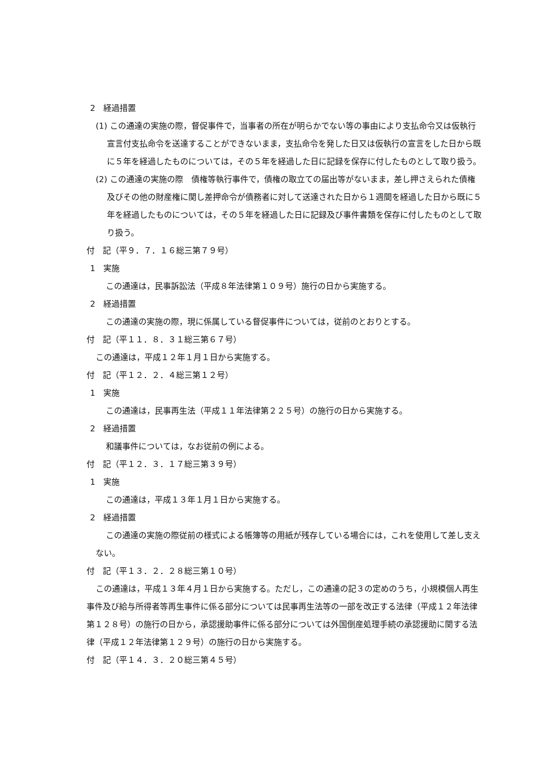2　経過措置
(1) この通達の実施の際，督促事件で，当事者の所在が明らかでない等の事由により支払命令又は仮執行宣言付支払命令を送達することができないまま，支払命令を発した日又は仮執行の宣言をした日から既に５年を経過したものについては，その５年を経過した日に記録を保存に付したものとして取り扱う。
(2) この通達の実施の際　債権等執行事件で，債権の取立ての届出等がないまま，差し押さえられた債権及びその他の財産権に関し差押命令が債務者に対して送達された日から１週間を経過した日から既に５年を経過したものについては，その５年を経過した日に記録及び事件書類を保存に付したものとして取り扱う。
付　記（平９．７．１６総三第７９号）
1　実施
この通達は，民事訴訟法（平成８年法律第１０９号）施行の日から実施する。
2　経過措置
この通達の実施の際，現に係属している督促事件については，従前のとおりとする。
付　記（平１１．８．３１総三第６７号）
この通達は，平成１２年１月１日から実施する。
付　記（平１２．２．４総三第１２号）
1　実施
この通達は，民事再生法（平成１１年法律第２２５号）の施行の日から実施する。
2　経過措置
和議事件については，なお従前の例による。
付　記（平１２．３．１７総三第３９号）
1　実施
この通達は，平成１３年１月１日から実施する。
2　経過措置
この通達の実施の際従前の様式による帳簿等の用紙が残存している場合には，これを使用して差し支えない。
付　記（平１３．２．２８総三第１０号）
この通達は，平成１３年４月１日から実施する。ただし，この通達の記３の定めのうち，小規模個人再生事件及び給与所得者等再生事件に係る部分については民事再生法等の一部を改正する法律（平成１２年法律第１２８号）の施行の日から，承認援助事件に係る部分については外国倒産処理手続の承認援助に関する法律（平成１２年法律第１２９号）の施行の日から実施する。
付　記（平１４．３．２０総三第４５号）